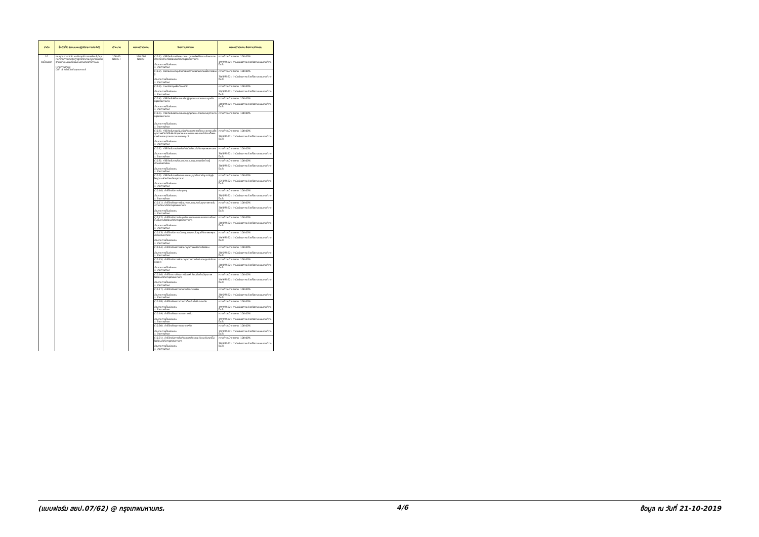| ลำดับ | ชื่อตัวชี้วัด (ตามแผนปฏิบัติราชการประจำปี) | เป้าหมาย | ผลการดำเนินงาน | โครงการ/กิจกรรม | ผลการดำเนินงาน โครงการ/กิจกรรม |
| --- | --- | --- | --- | --- | --- |
| 10 ตัวชี้วัดเจรจา | งานยุทธศาสตร์ 6. ผลสัมฤทธิ์ทางการเรียนในวิชาหลักจากการทดสอบทางการศึกษาระดับชาติขั้นพื้นฐาน มีคะแนนเฉลี่ยเพิ่มขึ้นตามเกณฑ์ที่กำหนด (ฝ่ายการศึกษา) มิติที่ :1 / ตัวชี้วัดเชิงยุทธศาสตร์ | 100.00 (ร้อยละ) | 100.000 (ร้อยละ) | (10.1). ค่าใช้จ่ายในการจ้างเหมายาม ดูแลทรัพย์สินและรักษาความปลอดภัยให้แก่โรงเรียนในสังกัดกรุงเทพมหานคร ส่วนราชการที่รับผิดชอบ :: ฝ่ายการศึกษา | ความก้าวหน้าของงาน :100.00% 19/9/2562 : ดำเนินโครงการแล้วเสร็จตามแผนงานที่วางไว้แล้ว |
| | | | | (10.2). ส่งเสริมสนับสนุนให้นักเรียนสร้างสรรค์ผลงานเพื่อการเรียนรู้ ส่วนราชการที่รับผิดชอบ :: ฝ่ายการศึกษา | ความก้าวหน้าของงาน :100.00% 30/8/2562 : ดำเนินโครงการแล้วเสร็จตามแผนงานที่วางไว้แล้ว |
| | | | | (10.3). ภาษาอังกฤษเพื่อทักษะชีวิต ส่วนราชการที่รับผิดชอบ :: ฝ่ายการศึกษา | ความก้าวหน้าของงาน :100.00% 19/9/2562 : ดำเนินโครงการแล้วเสร็จตามแผนงานที่วางไว้แล้ว |
| | | | | (10.4). ค่าใช้จ่ายในพิธีทบทวนคำปฏิญาณและสวนสนามลูกเสือกรุงเทพมหานคร ส่วนราชการที่รับผิดชอบ :: ฝ่ายการศึกษา | ความก้าวหน้าของงาน :100.00% 30/8/2562 : ดำเนินโครงการแล้วเสร็จตามแผนงานที่วางไว้แล้ว |
| | | | | (10.5). ค่าใช้จ่ายในพิธีทบทวนคำปฏิญาณและสวนสนามยุวกาชาดกรุงเทพมหานคร ส่วนราชการที่รับผิดชอบ :: ฝ่ายการศึกษา | ความก้าวหน้าของงาน :100.00% |
| | | | | (10.6). ค่าใช้จ่ายในการเสริมสร้างศักยภาพของเด็กและเยาวชนเพื่อคุณภาพชีวิตที่ดีในพื้นที่กรุงเทพมหานคร ตามพระราชดำริสมเด็จพระเทพรัตนราชสุดาฯ สยามบรมราชกุมารี ส่วนราชการที่รับผิดชอบ :: ฝ่ายการศึกษา | ความก้าวหน้าของงาน :100.00% 28/6/2562 : ดำเนินโครงการแล้วเสร็จตามแผนงานที่วางไว้แล้ว |
| | | | | (10.7). ค่าใช้จ่ายในการส่งเสริมกีฬานักเรียนสังกัดกรุงเทพมหานคร ส่วนราชการที่รับผิดชอบ :: ฝ่ายการศึกษา | ความก้าวหน้าของงาน :100.00% 30/8/2562 : ดำเนินโครงการแล้วเสร็จตามแผนงานที่วางไว้แล้ว |
| | | | | (10.8). ค่าใช้จ่ายในการสัมมนาประธานกรรมการเครือข่ายผู้ปกครองนักเรียน ส่วนราชการที่รับผิดชอบ :: ฝ่ายการศึกษา | ความก้าวหน้าของงาน :100.00% 30/8/2562 : ดำเนินโครงการแล้วเสร็จตามแผนงานที่วางไว้แล้ว |
| | | | | (10.9). ค่าใช้จ่ายในการฝึกอบรมนายหมู่ลูกเสือสามัญ สามัญรุ่นใหญ่ และหัวหน้าหน่วยยุวกาชาด ส่วนราชการที่รับผิดชอบ :: ฝ่ายการศึกษา | ความก้าวหน้าของงาน :100.00% 22/3/2562 : ดำเนินโครงการแล้วเสร็จตามแผนงานที่วางไว้แล้ว |
| | | | | (10.10). ค่าใช้จ่ายในการประชุมครู ส่วนราชการที่รับผิดชอบ :: ฝ่ายการศึกษา | ความก้าวหน้าของงาน :100.00% 28/6/2562 : ดำเนินโครงการแล้วเสร็จตามแผนงานที่วางไว้แล้ว |
| | | | | (10.11). ค่าใช้จ่ายโครงการพัฒนาระบบการประกันคุณภาพภายในสถานศึกษาสังกัดกรุงเทพมหานคร ส่วนราชการที่รับผิดชอบ :: ฝ่ายการศึกษา | ความก้าวหน้าของงาน :100.00% 30/8/2562 : ดำเนินโครงการแล้วเสร็จตามแผนงานที่วางไว้แล้ว |
| | | | | (10.12). ค่าใช้จ่ายในการประชุมสัมมนาคณะกรรมการสถานศึกษาขั้นพื้นฐานโรงเรียนสังกัดกรุงเทพมหานคร ส่วนราชการที่รับผิดชอบ :: ฝ่ายการศึกษา | ความก้าวหน้าของงาน :100.00% 30/8/2562 : ดำเนินโครงการแล้วเสร็จตามแผนงานที่วางไว้แล้ว |
| | | | | (10.13). ค่าใช้จ่ายในการสนับสนุนการสอนในศูนย์ศึกษาพระพุทธศาสนาวันอาทิตย์ ส่วนราชการที่รับผิดชอบ :: ฝ่ายการศึกษา | ความก้าวหน้าของงาน :100.00% 19/9/2562 : ดำเนินโครงการแล้วเสร็จตามแผนงานที่วางไว้แล้ว |
| | | | | (10.14). ค่าใช้จ่ายโครงการพัฒนาคุณภาพเครือข่ายโรงเรียน ส่วนราชการที่รับผิดชอบ :: ฝ่ายการศึกษา | ความก้าวหน้าของงาน :100.00% 28/6/2562 : ดำเนินโครงการแล้วเสร็จตามแผนงานที่วางไว้แล้ว |
| | | | | (10.15). ค่าใช้จ่ายในการพัฒนาคุณภาพการดำเนินงานศูนย์บริการการเขต ส่วนราชการที่รับผิดชอบ :: ฝ่ายการศึกษา | ความก้าวหน้าของงาน :100.00% 30/8/2562 : ดำเนินโครงการแล้วเสร็จตามแผนงานที่วางไว้แล้ว |
| | | | | (10.16). ค่าใช้จ่ายตามโครงการเรียนฟรี เรียนดีอย่างมีคุณภาพโรงเรียนสังกัดกรุงเทพมหานคร ส่วนราชการที่รับผิดชอบ :: ฝ่ายการศึกษา | ความก้าวหน้าของงาน :100.00% 19/9/2562 : ดำเนินโครงการแล้วเสร็จตามแผนงานที่วางไว้แล้ว |
| | | | | (10.17). ค่าใช้จ่ายโครงการเกษตรปลอดสารพิษ ส่วนราชการที่รับผิดชอบ :: ฝ่ายการศึกษา | ความก้าวหน้าของงาน :100.00% 28/6/2562 : ดำเนินโครงการแล้วเสร็จตามแผนงานที่วางไว้แล้ว |
| | | | | (10.18). ค่าใช้จ่ายโครงการว่ายน้ำเป็นเล่นน้ำได้ปลอดภัย ส่วนราชการที่รับผิดชอบ :: ฝ่ายการศึกษา | ความก้าวหน้าของงาน :100.00% 19/9/2562 : ดำเนินโครงการแล้วเสร็จตามแผนงานที่วางไว้แล้ว |
| | | | | (10.19). ค่าใช้จ่ายโครงการสอนภาษาจีน ส่วนราชการที่รับผิดชอบ :: ฝ่ายการศึกษา | ความก้าวหน้าของงาน :100.00% 19/9/2562 : ดำเนินโครงการแล้วเสร็จตามแผนงานที่วางไว้แล้ว |
| | | | | (10.20). ค่าใช้จ่ายโครงการภาษาอาหรับ ส่วนราชการที่รับผิดชอบ :: ฝ่ายการศึกษา | ความก้าวหน้าของงาน :100.00% 19/9/2562 : ดำเนินโครงการแล้วเสร็จตามแผนงานที่วางไว้แล้ว |
| | | | | (10.21). ค่าใช้จ่ายในการเพิ่มศักยภาพเพื่อยกระดับผลสัมฤทธิ์ในโรงเรียนสังกัดกรุงเทพมหานคร ส่วนราชการที่รับผิดชอบ :: ฝ่ายการศึกษา | ความก้าวหน้าของงาน :100.00% 28/6/2562 : ดำเนินโครงการแล้วเสร็จตามแผนงานที่วางไว้แล้ว |
(แบบฟอร์ม สยป.07/62) @ กรุงเทพมหานคร. 4/6 ข้อมูล ณ วันที่ 21-10-2019